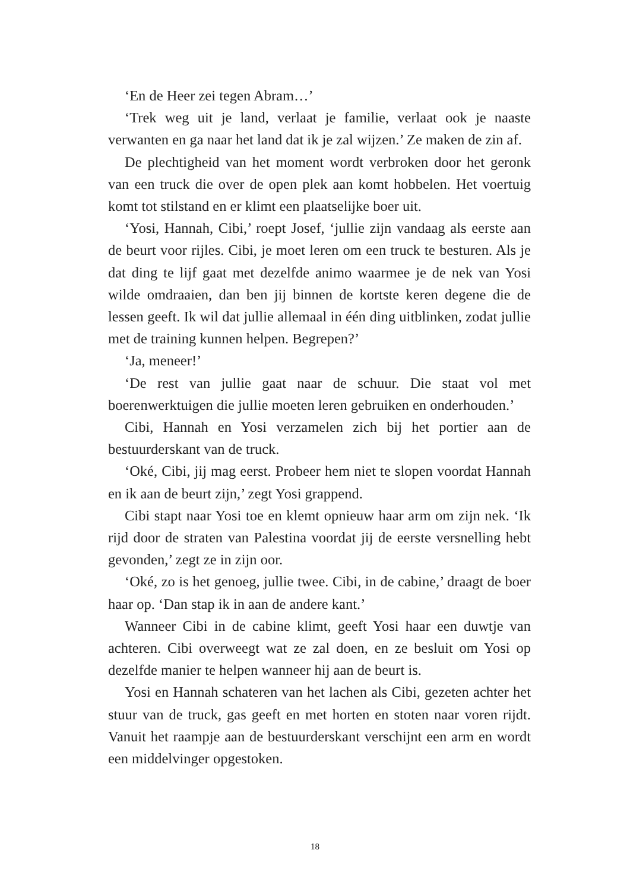‘En de Heer zei tegen Abram…’
‘Trek weg uit je land, verlaat je familie, verlaat ook je naaste verwanten en ga naar het land dat ik je zal wijzen.’ Ze maken de zin af.
De plechtigheid van het moment wordt verbroken door het geronk van een truck die over de open plek aan komt hobbelen. Het voertuig komt tot stilstand en er klimt een plaatselijke boer uit.
‘Yosi, Hannah, Cibi,’ roept Josef, ‘jullie zijn vandaag als eerste aan de beurt voor rijles. Cibi, je moet leren om een truck te besturen. Als je dat ding te lijf gaat met dezelfde animo waarmee je de nek van Yosi wilde omdraaien, dan ben jij binnen de kortste keren degene die de lessen geeft. Ik wil dat jullie allemaal in één ding uitblinken, zodat jullie met de training kunnen helpen. Begrepen?’
‘Ja, meneer!’
‘De rest van jullie gaat naar de schuur. Die staat vol met boerenwerktuigen die jullie moeten leren gebruiken en onderhouden.’
Cibi, Hannah en Yosi verzamelen zich bij het portier aan de bestuurderskant van de truck.
‘Oké, Cibi, jij mag eerst. Probeer hem niet te slopen voordat Hannah en ik aan de beurt zijn,’ zegt Yosi grappend.
Cibi stapt naar Yosi toe en klemt opnieuw haar arm om zijn nek. ‘Ik rijd door de straten van Palestina voordat jij de eerste versnelling hebt gevonden,’ zegt ze in zijn oor.
‘Oké, zo is het genoeg, jullie twee. Cibi, in de cabine,’ draagt de boer haar op. ‘Dan stap ik in aan de andere kant.’
Wanneer Cibi in de cabine klimt, geeft Yosi haar een duwtje van achteren. Cibi overweegt wat ze zal doen, en ze besluit om Yosi op dezelfde manier te helpen wanneer hij aan de beurt is.
Yosi en Hannah schateren van het lachen als Cibi, gezeten achter het stuur van de truck, gas geeft en met horten en stoten naar voren rijdt. Vanuit het raampje aan de bestuurderskant verschijnt een arm en wordt een middelvinger opgestoken.
18